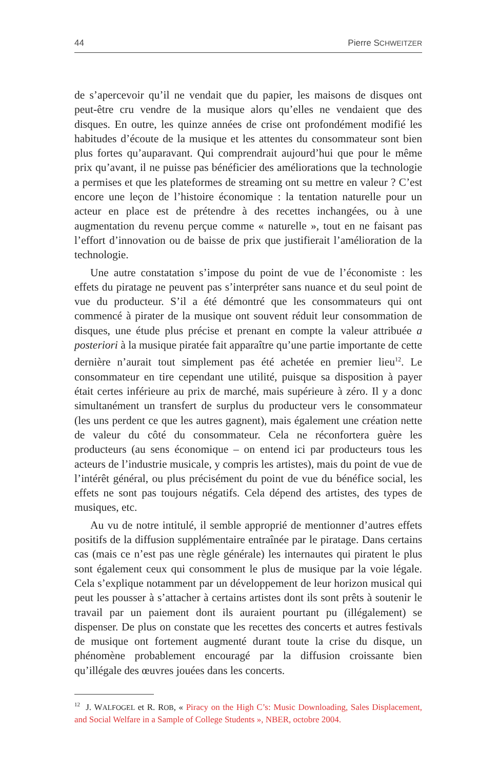44 Pierre SCHWEITZER
de s’apercevoir qu’il ne vendait que du papier, les maisons de disques ont peut-être cru vendre de la musique alors qu’elles ne vendaient que des disques. En outre, les quinze années de crise ont profondément modifié les habitudes d’écoute de la musique et les attentes du consommateur sont bien plus fortes qu’auparavant. Qui comprendrait aujourd’hui que pour le même prix qu’avant, il ne puisse pas bénéficier des améliorations que la technologie a permises et que les plateformes de streaming ont su mettre en valeur ? C’est encore une leçon de l’histoire économique : la tentation naturelle pour un acteur en place est de prétendre à des recettes inchangées, ou à une augmentation du revenu perçue comme « naturelle », tout en ne faisant pas l’effort d’innovation ou de baisse de prix que justifierait l’amélioration de la technologie.
Une autre constatation s’impose du point de vue de l’économiste : les effets du piratage ne peuvent pas s’interpréter sans nuance et du seul point de vue du producteur. S’il a été démontré que les consommateurs qui ont commencé à pirater de la musique ont souvent réduit leur consommation de disques, une étude plus précise et prenant en compte la valeur attribuée a posteriori à la musique piratée fait apparaître qu’une partie importante de cette dernière n’aurait tout simplement pas été achetée en premier lieu<sup>12</sup>. Le consommateur en tire cependant une utilité, puisque sa disposition à payer était certes inférieure au prix de marché, mais supérieure à zéro. Il y a donc simultanément un transfert de surplus du producteur vers le consommateur (les uns perdent ce que les autres gagnent), mais également une création nette de valeur du côté du consommateur. Cela ne réconfortera guère les producteurs (au sens économique – on entend ici par producteurs tous les acteurs de l’industrie musicale, y compris les artistes), mais du point de vue de l’intérêt général, ou plus précisément du point de vue du bénéfice social, les effets ne sont pas toujours négatifs. Cela dépend des artistes, des types de musiques, etc.
Au vu de notre intitulé, il semble approprié de mentionner d’autres effets positifs de la diffusion supplémentaire entraînée par le piratage. Dans certains cas (mais ce n’est pas une règle générale) les internautes qui piratent le plus sont également ceux qui consomment le plus de musique par la voie légale. Cela s’explique notamment par un développement de leur horizon musical qui peut les pousser à s’attacher à certains artistes dont ils sont prêts à soutenir le travail par un paiement dont ils auraient pourtant pu (illégalement) se dispenser. De plus on constate que les recettes des concerts et autres festivals de musique ont fortement augmenté durant toute la crise du disque, un phénomène probablement encouragé par la diffusion croissante bien qu’illégale des œuvres jouées dans les concerts.
<sup>12</sup> J. WALFOGEL et R. ROB, « Piracy on the High C’s: Music Downloading, Sales Displacement, and Social Welfare in a Sample of College Students », NBER, octobre 2004.